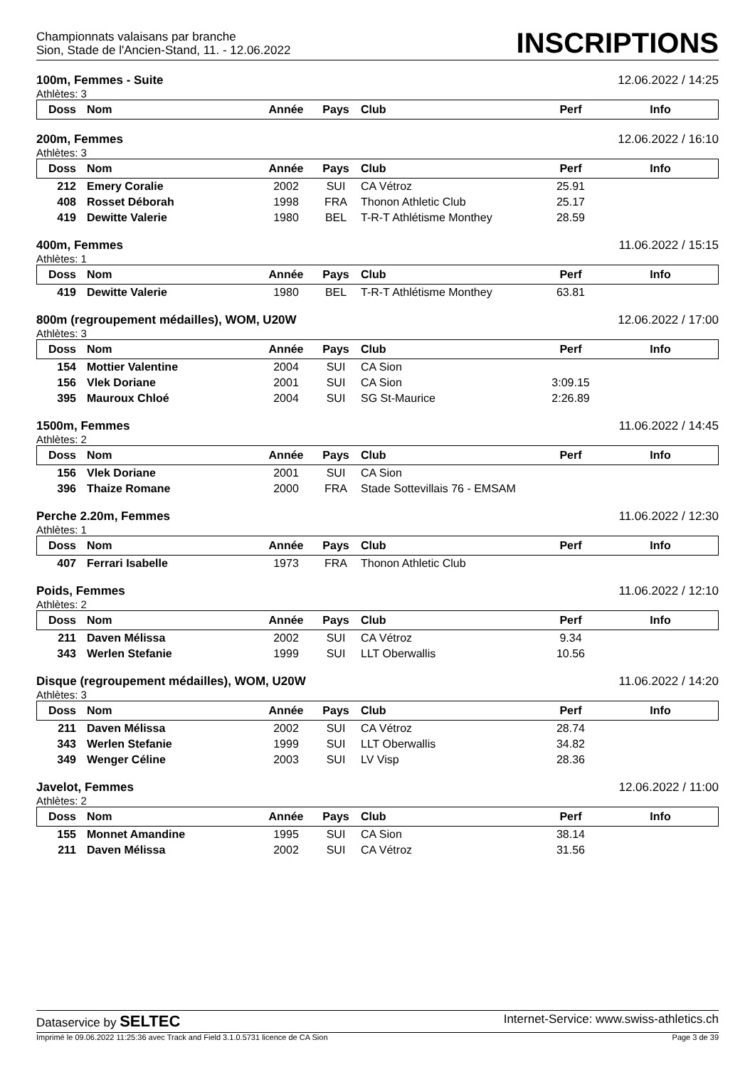Championnats valaisans par branche
Sion, Stade de l'Ancien-Stand, 11. - 12.06.2022
INSCRIPTIONS
100m, Femmes - Suite 12.06.2022 / 14:25
Athlètes: 3
| Doss | Nom | Année | Pays | Club | Perf | Info |
| --- | --- | --- | --- | --- | --- | --- |
200m, Femmes 12.06.2022 / 16:10
Athlètes: 3
| Doss | Nom | Année | Pays | Club | Perf | Info |
| --- | --- | --- | --- | --- | --- | --- |
| 212 | Emery Coralie | 2002 | SUI | CA Vétroz | 25.91 | |
| 408 | Rosset Déborah | 1998 | FRA | Thonon Athletic Club | 25.17 | |
| 419 | Dewitte Valerie | 1980 | BEL | T-R-T Athlétisme Monthey | 28.59 | |
400m, Femmes 11.06.2022 / 15:15
Athlètes: 1
| Doss | Nom | Année | Pays | Club | Perf | Info |
| --- | --- | --- | --- | --- | --- | --- |
| 419 | Dewitte Valerie | 1980 | BEL | T-R-T Athlétisme Monthey | 63.81 | |
800m (regroupement médailles), WOM, U20W 12.06.2022 / 17:00
Athlètes: 3
| Doss | Nom | Année | Pays | Club | Perf | Info |
| --- | --- | --- | --- | --- | --- | --- |
| 154 | Mottier Valentine | 2004 | SUI | CA Sion | | |
| 156 | Vlek Doriane | 2001 | SUI | CA Sion | 3:09.15 | |
| 395 | Mauroux Chloé | 2004 | SUI | SG St-Maurice | 2:26.89 | |
1500m, Femmes 11.06.2022 / 14:45
Athlètes: 2
| Doss | Nom | Année | Pays | Club | Perf | Info |
| --- | --- | --- | --- | --- | --- | --- |
| 156 | Vlek Doriane | 2001 | SUI | CA Sion | | |
| 396 | Thaize Romane | 2000 | FRA | Stade Sottevillais 76 - EMSAM | | |
Perche 2.20m, Femmes 11.06.2022 / 12:30
Athlètes: 1
| Doss | Nom | Année | Pays | Club | Perf | Info |
| --- | --- | --- | --- | --- | --- | --- |
| 407 | Ferrari Isabelle | 1973 | FRA | Thonon Athletic Club | | |
Poids, Femmes 11.06.2022 / 12:10
Athlètes: 2
| Doss | Nom | Année | Pays | Club | Perf | Info |
| --- | --- | --- | --- | --- | --- | --- |
| 211 | Daven Mélissa | 2002 | SUI | CA Vétroz | 9.34 | |
| 343 | Werlen Stefanie | 1999 | SUI | LLT Oberwallis | 10.56 | |
Disque (regroupement médailles), WOM, U20W 11.06.2022 / 14:20
Athlètes: 3
| Doss | Nom | Année | Pays | Club | Perf | Info |
| --- | --- | --- | --- | --- | --- | --- |
| 211 | Daven Mélissa | 2002 | SUI | CA Vétroz | 28.74 | |
| 343 | Werlen Stefanie | 1999 | SUI | LLT Oberwallis | 34.82 | |
| 349 | Wenger Céline | 2003 | SUI | LV Visp | 28.36 | |
Javelot, Femmes 12.06.2022 / 11:00
Athlètes: 2
| Doss | Nom | Année | Pays | Club | Perf | Info |
| --- | --- | --- | --- | --- | --- | --- |
| 155 | Monnet Amandine | 1995 | SUI | CA Sion | 38.14 | |
| 211 | Daven Mélissa | 2002 | SUI | CA Vétroz | 31.56 | |
Dataservice by SELTEC Internet-Service: www.swiss-athletics.ch
Imprimé le 09.06.2022 11:25:36 avec Track and Field 3.1.0.5731 licence de CA Sion Page 3 de 39